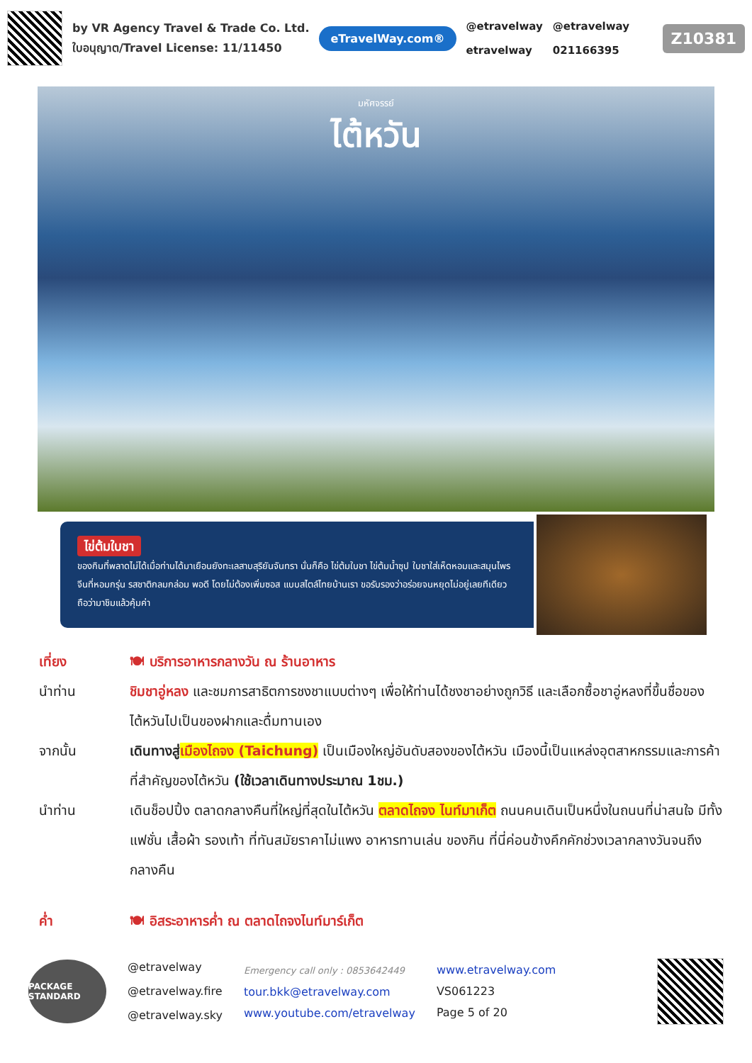by VR Agency Travel & Trade Co. Ltd.
ใบอนุญาต/Travel License: 11/11450
eTravelWay.com®
@etravelway
etravelway
@etravelway
021166395
Z10381
มหัศจรรย์
ไต้หวัน
ไข่ต้มใบชา
ของกินที่พลาดไม่ได้เมื่อท่านได้มาเยือนยังทะเลสาบสุริยันจันทรา นั่นก็คือ ไข่ต้มใบชา ไข่ต้มน้ำซุป ใบชาใส่เห็ดหอมและสมุนไพรจีนที่หอมกรุ่น รสชาติกลมกล่อม พอดี โดยไม่ต้องเพิ่มซอส แบบสไตล์ไทยบ้านเรา ขอรับรองว่าอร่อยจนหยุดไม่อยู่เลยทีเดียว ถือว่ามาชิมแล้วคุ้มค่า
เที่ยง 🍽 บริการอาหารกลางวัน ณ ร้านอาหาร
นำท่าน ชิมชาอู่หลง และชมการสาธิตการชงชาแบบต่างๆ เพื่อให้ท่านได้ชงชาอย่างถูกวิธี และเลือกซื้อชาอู่หลงที่ขึ้นชื่อของไต้หวันไปเป็นของฝากและดื่มทานเอง
จากนั้น เดินทางสู่เมืองไถจง (Taichung) เป็นเมืองใหญ่อันดับสองของไต้หวัน เมืองนี้เป็นแหล่งอุตสาหกรรมและการค้าที่สำคัญของไต้หวัน (ใช้เวลาเดินทางประมาณ 1ชม.)
นำท่าน เดินช็อปปิ้ง ตลาดกลางคืนที่ใหญ่ที่สุดในไต้หวัน ตลาดไถจง ไนท์มาเก็ต ถนนคนเดินเป็นหนึ่งในถนนที่น่าสนใจ มีทั้งแฟชั่น เสื้อผ้า รองเท้า ที่ทันสมัยราคาไม่แพง อาหารทานเล่น ของกิน ที่นี่ค่อนข้างคึกคักช่วงเวลากลางวันจนถึงกลางคืน
ค่ำ 🍽 อิสระอาหารค่ำ ณ ตลาดไถจงไนท์มาร์เก็ต
PACKAGE STANDARD
@etravelway
@etravelway.fire
@etravelway.sky
Emergency call only : 0853642449
tour.bkk@etravelway.com
www.youtube.com/etravelway
www.etravelway.com
VS061223
Page 5 of 20